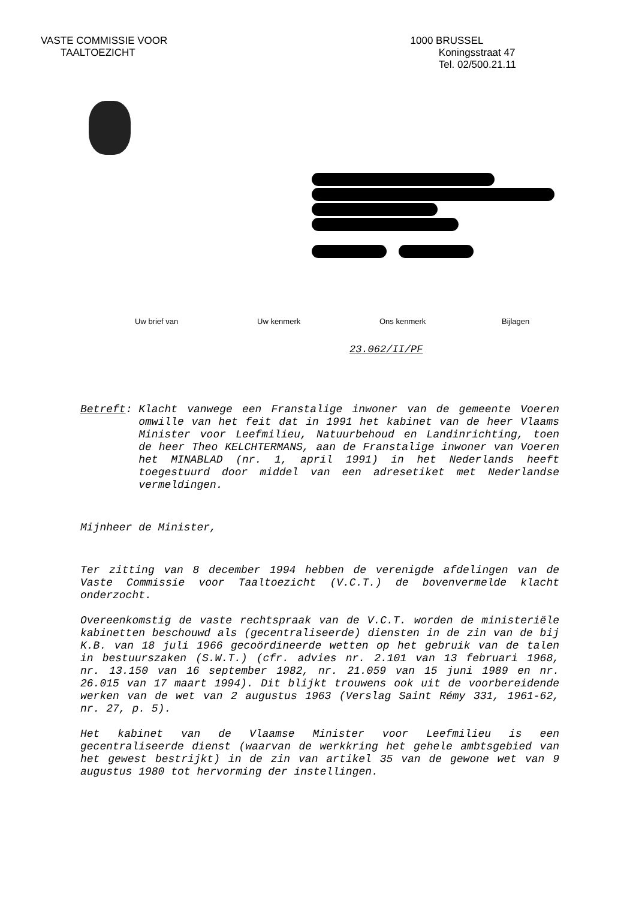VASTE COMMISSIE VOOR
TAALTOEZICHT
1000 BRUSSEL
Koningsstraat 47
Tel. 02/500.21.11
Uw brief van Uw kenmerk Ons kenmerk Bijlagen
23.062/II/PF
Betreft: Klacht vanwege een Franstalige inwoner van de gemeente Voeren omwille van het feit dat in 1991 het kabinet van de heer Vlaams Minister voor Leefmilieu, Natuurbehoud en Landinrichting, toen de heer Theo KELCHTERMANS, aan de Franstalige inwoner van Voeren het MINABLAD (nr. 1, april 1991) in het Nederlands heeft toegestuurd door middel van een adresetiket met Nederlandse vermeldingen.
Mijnheer de Minister,
Ter zitting van 8 december 1994 hebben de verenigde afdelingen van de Vaste Commissie voor Taaltoezicht (V.C.T.) de bovenvermelde klacht onderzocht.
Overeenkomstig de vaste rechtspraak van de V.C.T. worden de ministeriële kabinetten beschouwd als (gecentraliseerde) diensten in de zin van de bij K.B. van 18 juli 1966 gecoördineerde wetten op het gebruik van de talen in bestuurszaken (S.W.T.) (cfr. advies nr. 2.101 van 13 februari 1968, nr. 13.150 van 16 september 1982, nr. 21.059 van 15 juni 1989 en nr. 26.015 van 17 maart 1994). Dit blijkt trouwens ook uit de voorbereidende werken van de wet van 2 augustus 1963 (Verslag Saint Rémy 331, 1961-62, nr. 27, p. 5).
Het kabinet van de Vlaamse Minister voor Leefmilieu is een gecentraliseerde dienst (waarvan de werkkring het gehele ambtsgebied van het gewest bestrijkt) in de zin van artikel 35 van de gewone wet van 9 augustus 1980 tot hervorming der instellingen.